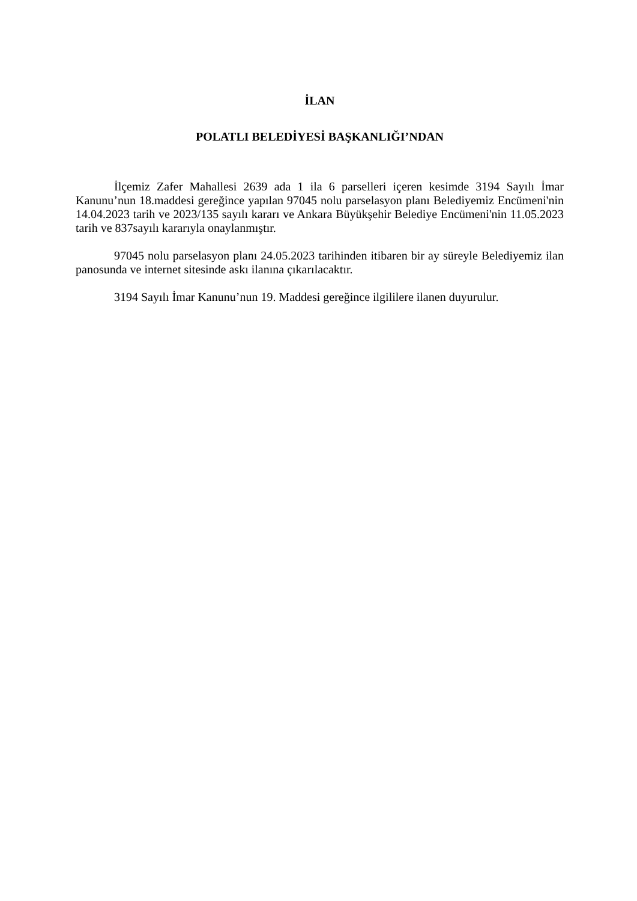İLAN
POLATLI BELEDİYESİ BAŞKANLIĞI’NDAN
İlçemiz Zafer Mahallesi 2639 ada 1 ila 6 parselleri içeren kesimde 3194 Sayılı İmar Kanunu’nun 18.maddesi gereğince yapılan 97045 nolu parselasyon planı Belediyemiz Encümeni'nin 14.04.2023 tarih ve 2023/135 sayılı kararı ve Ankara Büyükşehir Belediye Encümeni'nin 11.05.2023 tarih ve 837sayılı kararıyla onaylanmıştır.
97045 nolu parselasyon planı 24.05.2023 tarihinden itibaren bir ay süreyle Belediyemiz ilan panosunda ve internet sitesinde askı ilanına çıkarılacaktır.
3194 Sayılı İmar Kanunu’nun 19. Maddesi gereğince ilgililere ilanen duyurulur.